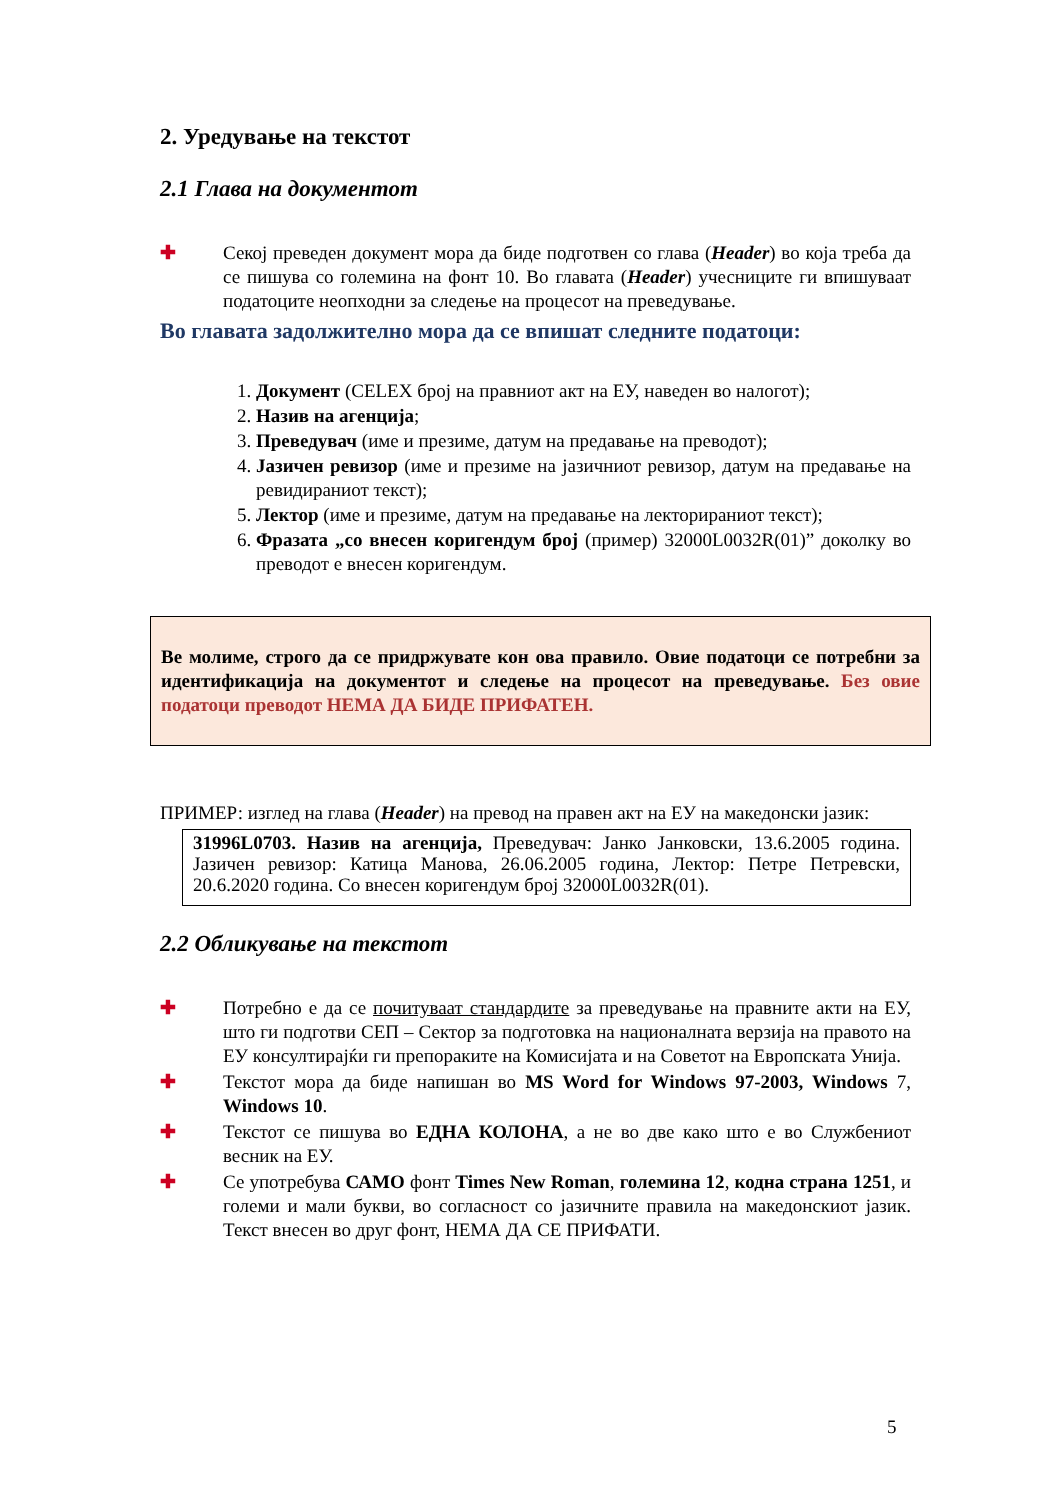2. Уредување на текстот
2.1 Глава на документот
✚ Секој преведен документ мора да биде подготвен со глава (Header) во која треба да се пишува со големина на фонт 10. Во главата (Header) учесниците ги впишуваат податоците неопходни за следење на процесот на преведување.
Во главата задолжително мора да се впишат следните податоци:
1. Документ (CELEX број на правниот акт на ЕУ, наведен во налогот);
2. Назив на агенција;
3. Преведувач (име и презиме, датум на предавање на преводот);
4. Јазичен ревизор (име и презиме на јазичниот ревизор, датум на предавање на ревидираниот текст);
5. Лектор (име и презиме, датум на предавање на лекторираниот текст);
6. Фразата „со внесен коригендум број (пример) 32000L0032R(01)” доколку во преводот е внесен коригендум.
Ве молиме, строго да се придржувате кон ова правило. Овие податоци се потребни за идентификација на документот и следење на процесот на преведување. Без овие податоци преводот НЕМА ДА БИДЕ ПРИФАТЕН.
ПРИМЕР: изглед на глава (Header) на превод на правен акт на ЕУ на македонски јазик:
31996L0703. Назив на агенција, Преведувач: Јанко Јанковски, 13.6.2005 година. Јазичен ревизор: Катица Манова, 26.06.2005 година, Лектор: Петре Петревски, 20.6.2020 година. Со внесен коригендум број 32000L0032R(01).
2.2 Обликување на текстот
✚ Потребно е да се почитуваат стандардите за преведување на правните акти на ЕУ, што ги подготви СЕП – Сектор за подготовка на националната верзија на правото на ЕУ консултирајќи ги препораките на Комисијата и на Советот на Европската Унија.
✚ Текстот мора да биде напишан во MS Word for Windows 97-2003, Windows 7, Windows 10.
✚ Текстот се пишува во ЕДНА КОЛОНА, а не во две како што е во Службениот весник на ЕУ.
✚ Се употребува САМО фонт Times New Roman, големина 12, кодна страна 1251, и големи и мали букви, во согласност со јазичните правила на македонскиот јазик. Текст внесен во друг фонт, НЕМА ДА СЕ ПРИФАТИ.
5